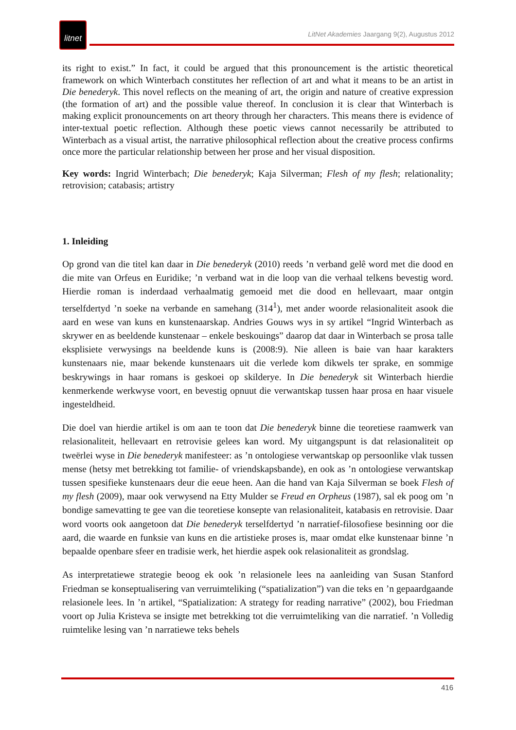litnet
LitNet Akademies Jaargang 9(2), Augustus 2012
its right to exist.” In fact, it could be argued that this pronouncement is the artistic theoretical framework on which Winterbach constitutes her reflection of art and what it means to be an artist in Die benederyk. This novel reflects on the meaning of art, the origin and nature of creative expression (the formation of art) and the possible value thereof. In conclusion it is clear that Winterbach is making explicit pronouncements on art theory through her characters. This means there is evidence of inter-textual poetic reflection. Although these poetic views cannot necessarily be attributed to Winterbach as a visual artist, the narrative philosophical reflection about the creative process confirms once more the particular relationship between her prose and her visual disposition.
Key words: Ingrid Winterbach; Die benederyk; Kaja Silverman; Flesh of my flesh; relationality; retrovision; catabasis; artistry
1. Inleiding
Op grond van die titel kan daar in Die benederyk (2010) reeds ’n verband gelê word met die dood en die mite van Orfeus en Euridike; ’n verband wat in die loop van die verhaal telkens bevestig word. Hierdie roman is inderdaad verhaalmatig gemoeid met die dood en hellevaart, maar ontgin terselfdertyd ’n soeke na verbande en samehang (314<sup>1</sup>), met ander woorde relasionaliteit asook die aard en wese van kuns en kunstenaarskap. Andries Gouws wys in sy artikel “Ingrid Winterbach as skrywer en as beeldende kunstenaar – enkele beskouings” daarop dat daar in Winterbach se prosa talle eksplisiete verwysings na beeldende kuns is (2008:9). Nie alleen is baie van haar karakters kunstenaars nie, maar bekende kunstenaars uit die verlede kom dikwels ter sprake, en sommige beskrywings in haar romans is geskoei op skilderye. In Die benederyk sit Winterbach hierdie kenmerkende werkwyse voort, en bevestig opnuut die verwantskap tussen haar prosa en haar visuele ingesteldheid.
Die doel van hierdie artikel is om aan te toon dat Die benederyk binne die teoretiese raamwerk van relasionaliteit, hellevaart en retrovisie gelees kan word. My uitgangspunt is dat relasionaliteit op tweërlei wyse in Die benederyk manifesteer: as ’n ontologiese verwantskap op persoonlike vlak tussen mense (hetsy met betrekking tot familie- of vriendskapsbande), en ook as ’n ontologiese verwantskap tussen spesifieke kunstenaars deur die eeue heen. Aan die hand van Kaja Silverman se boek Flesh of my flesh (2009), maar ook verwysend na Etty Mulder se Freud en Orpheus (1987), sal ek poog om ’n bondige samevatting te gee van die teoretiese konsepte van relasionaliteit, katabasis en retrovisie. Daar word voorts ook aangetoon dat Die benederyk terselfdertyd ’n narratief-filosofiese besinning oor die aard, die waarde en funksie van kuns en die artistieke proses is, maar omdat elke kunstenaar binne ’n bepaalde openbare sfeer en tradisie werk, het hierdie aspek ook relasionaliteit as grondslag.
As interpretatiewe strategie beoog ek ook ’n relasionele lees na aanleiding van Susan Stanford Friedman se konseptualisering van verruimteliking (“spatialization”) van die teks en ’n gepaardgaande relasionele lees. In ’n artikel, “Spatialization: A strategy for reading narrative” (2002), bou Friedman voort op Julia Kristeva se insigte met betrekking tot die verruimteliking van die narratief. ’n Volledig ruimtelike lesing van ’n narratiewe teks behels
416